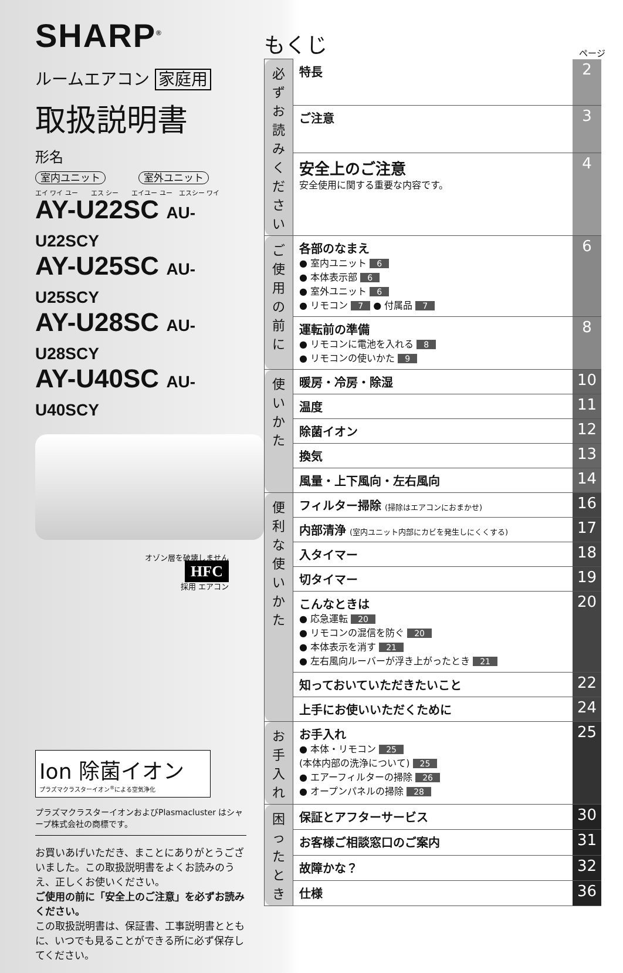SHARP<sup>®</sup>
ルームエアコン 家庭用
取扱説明書
形名
室内ユニット 室外ユニット
エイ ワイ ユー　　エス シー　　エイユー ユー　エスシー ワイ
AY-U22SC AU-U22SCY
AY-U25SC AU-U25SCY
AY-U28SC AU-U28SCY
AY-U40SC AU-U40SCY
オゾン層を破壊しません
HFC
採用 エアコン
Ion 除菌イオン
プラズマクラスターイオン<sup>®</sup>による空気浄化
プラズマクラスターイオンおよびPlasmacluster はシャープ株式会社の商標です。
お買いあげいただき、まことにありがとうございました。この取扱説明書をよくお読みのうえ、正しくお使いください。
ご使用の前に「安全上のご注意」を必ずお読みください。
この取扱説明書は、保証書、工事説明書とともに、いつでも見ることができる所に必ず保存してください。
もくじ ページ
| 必ずお読みください | 特長 | 2 |
| | ご注意 | 3 |
| | 安全上のご注意 安全使用に関する重要な内容です。 | 4 |
| ご使用の前に | 各部のなまえ ● 室内ユニット 6 ● 本体表示部 6 ● 室外ユニット 6 ● リモコン 7 ● 付属品 7 | 6 |
| | 運転前の準備 ● リモコンに電池を入れる 8 ● リモコンの使いかた 9 | 8 |
| 使いかた | 暖房・冷房・除湿 | 10 |
| | 温度 | 11 |
| | 除菌イオン | 12 |
| | 換気 | 13 |
| | 風量・上下風向・左右風向 | 14 |
| 便利な使いかた | フィルター掃除 (掃除はエアコンにおまかせ) | 16 |
| | 内部清浄 (室内ユニット内部にカビを発生しにくくする) | 17 |
| | 入タイマー | 18 |
| | 切タイマー | 19 |
| | こんなときは ● 応急運転 20 ● リモコンの混信を防ぐ 20 ● 本体表示を消す 21 ● 左右風向ルーバーが浮き上がったとき 21 | 20 |
| | 知っておいていただきたいこと | 22 |
| | 上手にお使いいただくために | 24 |
| お手入れ | お手入れ ● 本体・リモコン 25 (本体内部の洗浄について) 25 ● エアーフィルターの掃除 26 ● オープンパネルの掃除 28 | 25 |
| 困ったとき | 保証とアフターサービス | 30 |
| | お客様ご相談窓口のご案内 | 31 |
| | 故障かな？ | 32 |
| | 仕様 | 36 |